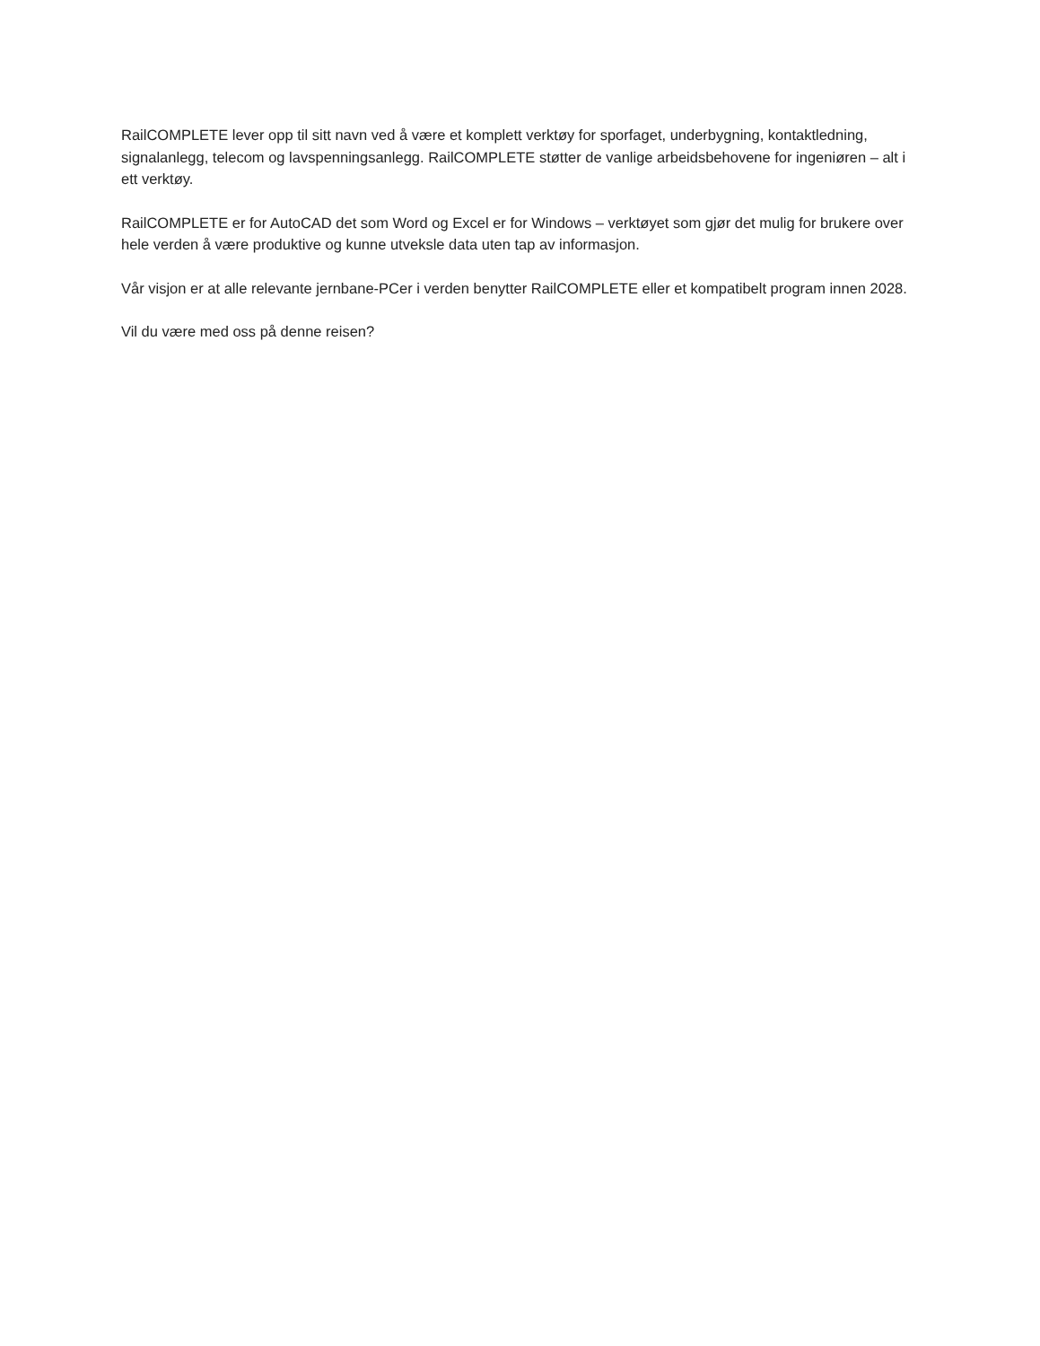RailCOMPLETE lever opp til sitt navn ved å være et komplett verktøy for sporfaget, underbygning, kontaktledning, signalanlegg, telecom og lavspenningsanlegg. RailCOMPLETE støtter de vanlige arbeidsbehovene for ingeniøren – alt i ett verktøy.
RailCOMPLETE er for AutoCAD det som Word og Excel er for Windows – verktøyet som gjør det mulig for brukere over hele verden å være produktive og kunne utveksle data uten tap av informasjon.
Vår visjon er at alle relevante jernbane-PCer i verden benytter RailCOMPLETE eller et kompatibelt program innen 2028.
Vil du være med oss på denne reisen?